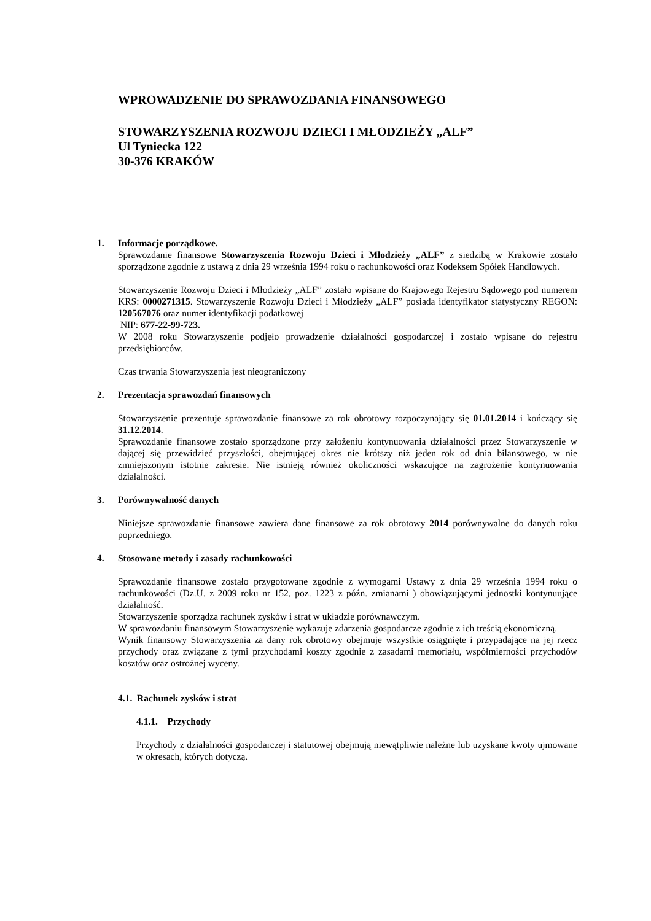WPROWADZENIE DO SPRAWOZDANIA FINANSOWEGO
STOWARZYSZENIA ROZWOJU DZIECI I MŁODZIEŻY „ALF”
Ul Tyniecka 122
30-376 KRAKÓW
1. Informacje porządkowe.
Sprawozdanie finansowe Stowarzyszenia Rozwoju Dzieci i Młodzieży „ALF” z siedzibą w Krakowie zostało sporządzone zgodnie z ustawą z dnia 29 września 1994 roku o rachunkowości oraz Kodeksem Spółek Handlowych.
Stowarzyszenie Rozwoju Dzieci i Młodzieży „ALF” zostało wpisane do Krajowego Rejestru Sądowego pod numerem KRS: 0000271315. Stowarzyszenie Rozwoju Dzieci i Młodzieży „ALF” posiada identyfikator statystyczny REGON: 120567076 oraz numer identyfikacji podatkowej
NIP: 677-22-99-723.
W 2008 roku Stowarzyszenie podjęło prowadzenie działalności gospodarczej i zostało wpisane do rejestru przedsiębiorców.
Czas trwania Stowarzyszenia jest nieograniczony
2. Prezentacja sprawozdań finansowych
Stowarzyszenie prezentuje sprawozdanie finansowe za rok obrotowy rozpoczynający się 01.01.2014 i kończący się 31.12.2014.
Sprawozdanie finansowe zostało sporządzone przy założeniu kontynuowania działalności przez Stowarzyszenie w dającej się przewidzieć przyszłości, obejmującej okres nie krótszy niż jeden rok od dnia bilansowego, w nie zmniejszonym istotnie zakresie. Nie istnieją również okoliczności wskazujące na zagrożenie kontynuowania działalności.
3. Porównywalność danych
Niniejsze sprawozdanie finansowe zawiera dane finansowe za rok obrotowy 2014 porównywalne do danych roku poprzedniego.
4. Stosowane metody i zasady rachunkowości
Sprawozdanie finansowe zostało przygotowane zgodnie z wymogami Ustawy z dnia 29 września 1994 roku o rachunkowości (Dz.U. z 2009 roku nr 152, poz. 1223 z późn. zmianami ) obowiązującymi jednostki kontynuujące działalność.
Stowarzyszenie sporządza rachunek zysków i strat w układzie porównawczym.
W sprawozdaniu finansowym Stowarzyszenie wykazuje zdarzenia gospodarcze zgodnie z ich treścią ekonomiczną.
Wynik finansowy Stowarzyszenia za dany rok obrotowy obejmuje wszystkie osiągnięte i przypadające na jej rzecz przychody oraz związane z tymi przychodami koszty zgodnie z zasadami memoriału, współmierności przychodów kosztów oraz ostrożnej wyceny.
4.1. Rachunek zysków i strat
4.1.1. Przychody
Przychody z działalności gospodarczej i statutowej obejmują niewątpliwie należne lub uzyskane kwoty ujmowane w okresach, których dotyczą.